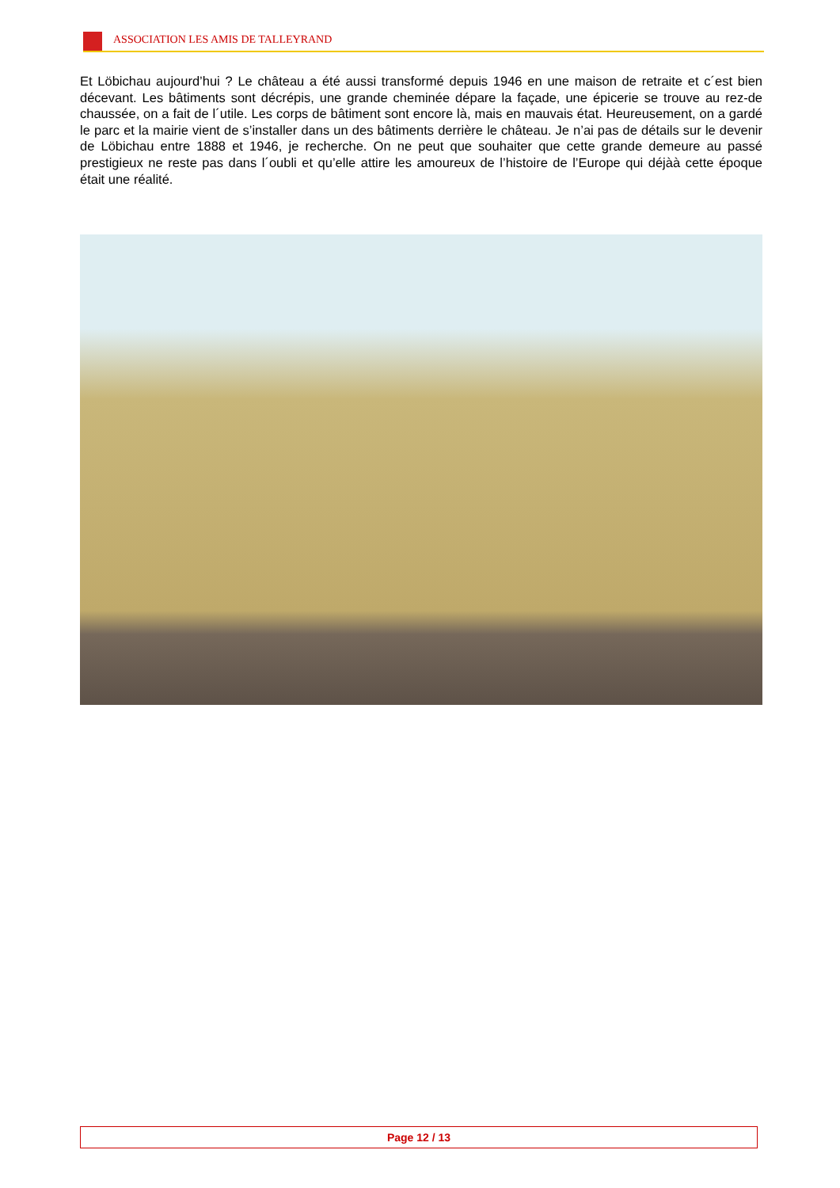ASSOCIATION LES AMIS DE TALLEYRAND
Et Löbichau aujourd’hui ? Le château a été aussi transformé depuis 1946 en une maison de retraite et c´est bien décevant. Les bâtiments sont décrépis, une grande cheminée dépare la façade, une épicerie se trouve au rez-de chaussée, on a fait de l´utile. Les corps de bâtiment sont encore là, mais en mauvais état. Heureusement, on a gardé le parc et la mairie vient de s’installer dans un des bâtiments derrière le château. Je n’ai pas de détails sur le devenir de Löbichau entre 1888 et 1946, je recherche. On ne peut que souhaiter que cette grande demeure au passé prestigieux ne reste pas dans l´oubli et qu’elle attire les amoureux de l’histoire de l’Europe qui déjàà cette époque était une réalité.
Page 12 / 13